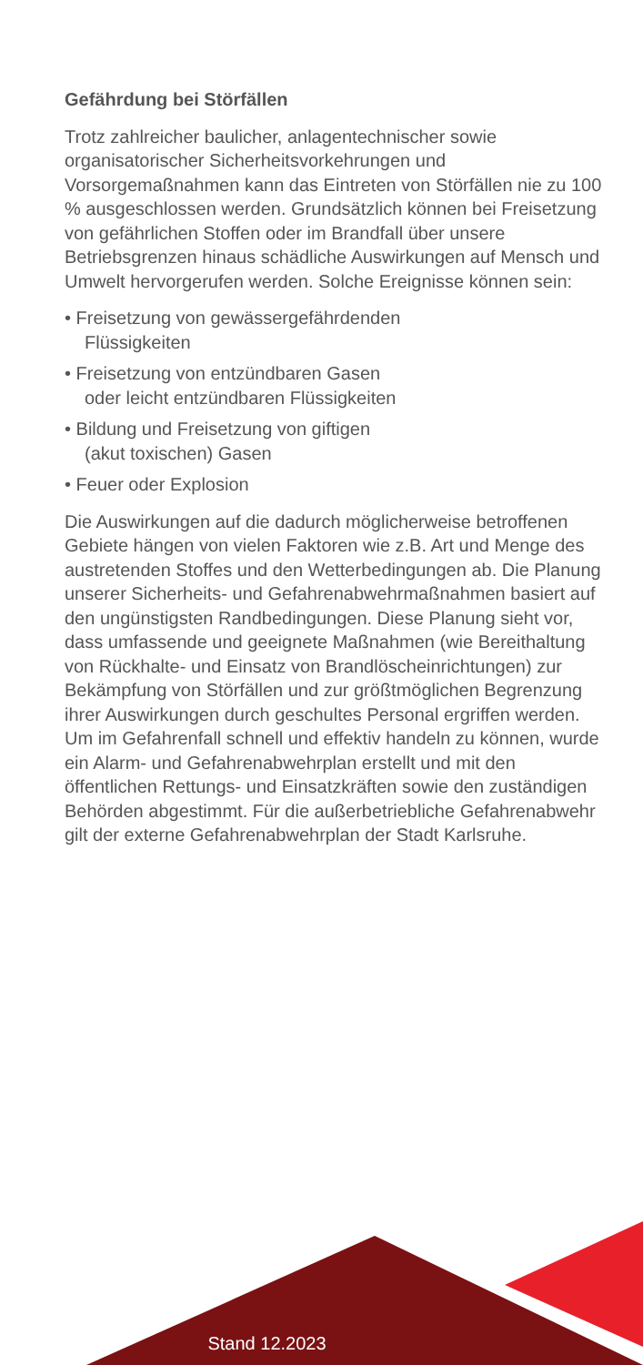Gefährdung bei Störfällen
Trotz zahlreicher baulicher, anlagentechnischer sowie organisatorischer Sicherheitsvorkehrungen und Vorsorgemaßnahmen kann das Eintreten von Störfällen nie zu 100 % ausgeschlossen werden. Grundsätzlich können bei Freisetzung von gefährlichen Stoffen oder im Brandfall über unsere Betriebsgrenzen hinaus schädliche Auswirkungen auf Mensch und Umwelt hervorgerufen werden. Solche Ereignisse können sein:
• Freisetzung von gewässergefährdenden
Flüssigkeiten
• Freisetzung von entzündbaren Gasen
oder leicht entzündbaren Flüssigkeiten
• Bildung und Freisetzung von giftigen
(akut toxischen) Gasen
• Feuer oder Explosion
Die Auswirkungen auf die dadurch möglicherweise betroffenen Gebiete hängen von vielen Faktoren wie z.B. Art und Menge des austretenden Stoffes und den Wetterbedingungen ab. Die Planung unserer Sicherheits- und Gefahrenabwehrmaßnahmen basiert auf den ungünstigsten Randbedingungen. Diese Planung sieht vor, dass umfassende und geeignete Maßnahmen (wie Bereithaltung von Rückhalte- und Einsatz von Brandlöscheinrichtungen) zur Bekämpfung von Störfällen und zur größtmöglichen Begrenzung ihrer Auswirkungen durch geschultes Personal ergriffen werden. Um im Gefahrenfall schnell und effektiv handeln zu können, wurde ein Alarm- und Gefahrenabwehrplan erstellt und mit den öffentlichen Rettungs- und Einsatzkräften sowie den zuständigen Behörden abgestimmt. Für die außerbetriebliche Gefahrenabwehr gilt der externe Gefahrenabwehrplan der Stadt Karlsruhe.
Stand 12.2023